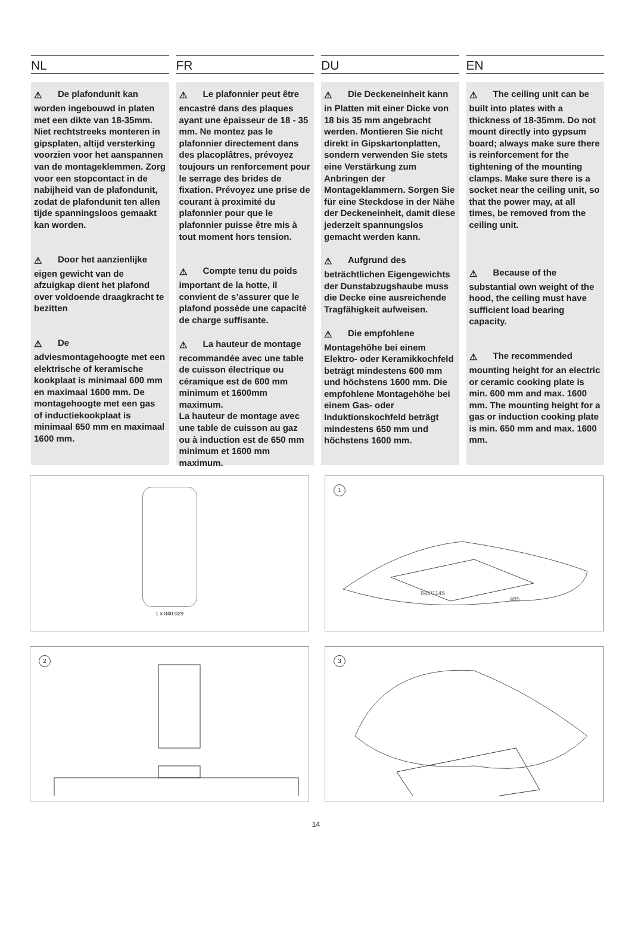NL
⚠ De plafondunit kan worden ingebouwd in platen met een dikte van 18-35mm. Niet rechtstreeks monteren in gipsplaten, altijd versterking voorzien voor het aanspannen van de montageklemmen. Zorg voor een stopcontact in de nabijheid van de plafondunit, zodat de plafondunit ten allen tijde spanningsloos gemaakt kan worden.
⚠ Door het aanzienlijke eigen gewicht van de afzuigkap dient het plafond over voldoende draagkracht te bezitten
⚠ De adviesmontagehoogte met een elektrische of keramische kookplaat is minimaal 600 mm en maximaal 1600 mm. De montagehoogte met een gas of inductiekookplaat is minimaal 650 mm en maximaal 1600 mm.
FR
⚠ Le plafonnier peut être encastré dans des plaques ayant une épaisseur de 18 - 35 mm. Ne montez pas le plafonnier directement dans des placoplâtres, prévoyez toujours un renforcement pour le serrage des brides de fixation. Prévoyez une prise de courant à proximité du plafonnier pour que le plafonnier puisse être mis à tout moment hors tension.
⚠ Compte tenu du poids important de la hotte, il convient de s’assurer que le plafond possède une capacité de charge suffisante.
⚠ La hauteur de montage recommandée avec une table de cuisson électrique ou céramique est de 600 mm minimum et 1600mm maximum.
La hauteur de montage avec une table de cuisson au gaz ou à induction est de 650 mm minimum et 1600 mm maximum.
DU
⚠ Die Deckeneinheit kann in Platten mit einer Dicke von 18 bis 35 mm angebracht werden. Montieren Sie nicht direkt in Gipskartonplatten, sondern verwenden Sie stets eine Verstärkung zum Anbringen der Montageklammern. Sorgen Sie für eine Steckdose in der Nähe der Deckeneinheit, damit diese jederzeit spannungslos gemacht werden kann.
⚠ Aufgrund des beträchtlichen Eigengewichts der Dunstabzugshaube muss die Decke eine ausreichende Tragfähigkeit aufweisen.
⚠ Die empfohlene Montagehöhe bei einem Elektro- oder Keramikkochfeld beträgt mindestens 600 mm und höchstens 1600 mm. Die empfohlene Montagehöhe bei einem Gas- oder Induktionskochfeld beträgt mindestens 650 mm und höchstens 1600 mm.
EN
⚠ The ceiling unit can be built into plates with a thickness of 18-35mm. Do not mount directly into gypsum board; always make sure there is reinforcement for the tightening of the mounting clamps. Make sure there is a socket near the ceiling unit, so that the power may, at all times, be removed from the ceiling unit.
⚠ Because of the substantial own weight of the hood, the ceiling must have sufficient load bearing capacity.
⚠ The recommended mounting height for an electric or ceramic cooking plate is min. 600 mm and max. 1600 mm. The mounting height for a gas or induction cooking plate is min. 650 mm and max. 1600 mm.
1 x 840.029
1
845/1145
485
2
3
14